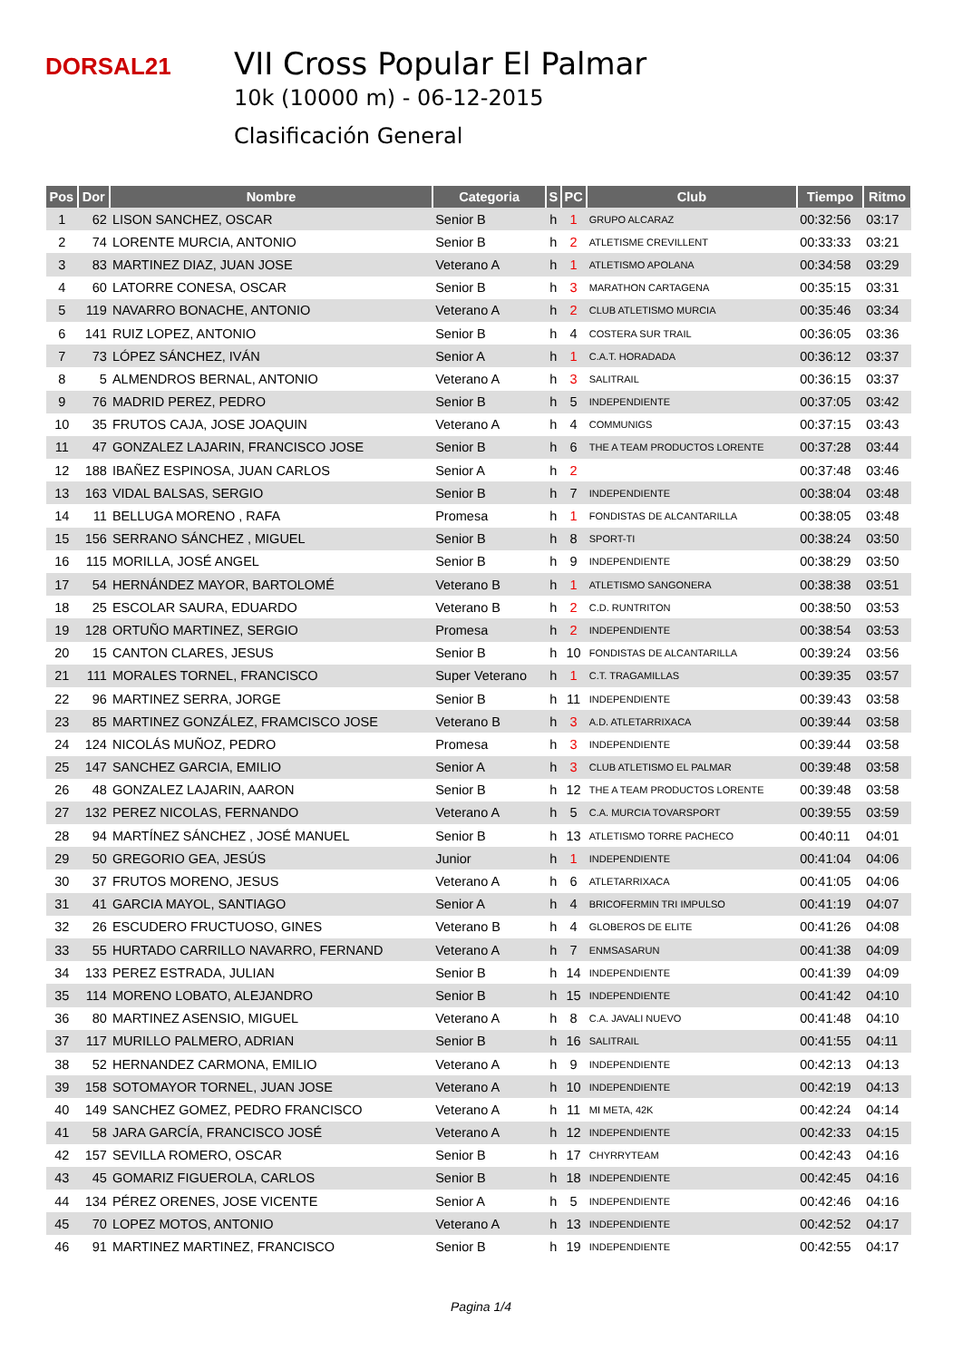DORSAL21
VII Cross Popular El Palmar
10k (10000 m) - 06-12-2015
Clasificación General
| Pos | Dor | Nombre | Categoria | S | PC | Club | Tiempo | Ritmo |
| --- | --- | --- | --- | --- | --- | --- | --- | --- |
| 1 | 62 | LISON SANCHEZ, OSCAR | Senior B | h | 1 | GRUPO ALCARAZ | 00:32:56 | 03:17 |
| 2 | 74 | LORENTE MURCIA, ANTONIO | Senior B | h | 2 | ATLETISME CREVILLENT | 00:33:33 | 03:21 |
| 3 | 83 | MARTINEZ DIAZ, JUAN JOSE | Veterano A | h | 1 | ATLETISMO APOLANA | 00:34:58 | 03:29 |
| 4 | 60 | LATORRE CONESA, OSCAR | Senior B | h | 3 | MARATHON CARTAGENA | 00:35:15 | 03:31 |
| 5 | 119 | NAVARRO BONACHE, ANTONIO | Veterano A | h | 2 | CLUB ATLETISMO MURCIA | 00:35:46 | 03:34 |
| 6 | 141 | RUIZ LOPEZ, ANTONIO | Senior B | h | 4 | COSTERA SUR TRAIL | 00:36:05 | 03:36 |
| 7 | 73 | LÓPEZ SÁNCHEZ, IVÁN | Senior A | h | 1 | C.A.T. HORADADA | 00:36:12 | 03:37 |
| 8 | 5 | ALMENDROS BERNAL, ANTONIO | Veterano A | h | 3 | SALITRAIL | 00:36:15 | 03:37 |
| 9 | 76 | MADRID PEREZ, PEDRO | Senior B | h | 5 | INDEPENDIENTE | 00:37:05 | 03:42 |
| 10 | 35 | FRUTOS CAJA, JOSE JOAQUIN | Veterano A | h | 4 | COMMUNIGS | 00:37:15 | 03:43 |
| 11 | 47 | GONZALEZ LAJARIN, FRANCISCO JOSE | Senior B | h | 6 | THE A TEAM PRODUCTOS LORENTE | 00:37:28 | 03:44 |
| 12 | 188 | IBAÑEZ ESPINOSA, JUAN CARLOS | Senior A | h | 2 | | 00:37:48 | 03:46 |
| 13 | 163 | VIDAL BALSAS, SERGIO | Senior B | h | 7 | INDEPENDIENTE | 00:38:04 | 03:48 |
| 14 | 11 | BELLUGA MORENO , RAFA | Promesa | h | 1 | FONDISTAS DE ALCANTARILLA | 00:38:05 | 03:48 |
| 15 | 156 | SERRANO SÁNCHEZ , MIGUEL | Senior B | h | 8 | SPORT-TI | 00:38:24 | 03:50 |
| 16 | 115 | MORILLA, JOSÉ ANGEL | Senior B | h | 9 | INDEPENDIENTE | 00:38:29 | 03:50 |
| 17 | 54 | HERNÁNDEZ MAYOR, BARTOLOMÉ | Veterano B | h | 1 | ATLETISMO SANGONERA | 00:38:38 | 03:51 |
| 18 | 25 | ESCOLAR SAURA, EDUARDO | Veterano B | h | 2 | C.D. RUNTRITON | 00:38:50 | 03:53 |
| 19 | 128 | ORTUÑO MARTINEZ, SERGIO | Promesa | h | 2 | INDEPENDIENTE | 00:38:54 | 03:53 |
| 20 | 15 | CANTON CLARES, JESUS | Senior B | h | 10 | FONDISTAS DE ALCANTARILLA | 00:39:24 | 03:56 |
| 21 | 111 | MORALES TORNEL, FRANCISCO | Super Veterano | h | 1 | C.T. TRAGAMILLAS | 00:39:35 | 03:57 |
| 22 | 96 | MARTINEZ SERRA, JORGE | Senior B | h | 11 | INDEPENDIENTE | 00:39:43 | 03:58 |
| 23 | 85 | MARTINEZ GONZÁLEZ, FRAMCISCO JOSE | Veterano B | h | 3 | A.D. ATLETARRIXACA | 00:39:44 | 03:58 |
| 24 | 124 | NICOLÁS MUÑOZ, PEDRO | Promesa | h | 3 | INDEPENDIENTE | 00:39:44 | 03:58 |
| 25 | 147 | SANCHEZ GARCIA, EMILIO | Senior A | h | 3 | CLUB ATLETISMO EL PALMAR | 00:39:48 | 03:58 |
| 26 | 48 | GONZALEZ LAJARIN, AARON | Senior B | h | 12 | THE A TEAM PRODUCTOS LORENTE | 00:39:48 | 03:58 |
| 27 | 132 | PEREZ NICOLAS, FERNANDO | Veterano A | h | 5 | C.A. MURCIA TOVARSPORT | 00:39:55 | 03:59 |
| 28 | 94 | MARTÍNEZ SÁNCHEZ , JOSÉ MANUEL | Senior B | h | 13 | ATLETISMO TORRE PACHECO | 00:40:11 | 04:01 |
| 29 | 50 | GREGORIO GEA, JESÚS | Junior | h | 1 | INDEPENDIENTE | 00:41:04 | 04:06 |
| 30 | 37 | FRUTOS MORENO, JESUS | Veterano A | h | 6 | ATLETARRIXACA | 00:41:05 | 04:06 |
| 31 | 41 | GARCIA MAYOL, SANTIAGO | Senior A | h | 4 | BRICOFERMIN TRI IMPULSO | 00:41:19 | 04:07 |
| 32 | 26 | ESCUDERO FRUCTUOSO, GINES | Veterano B | h | 4 | GLOBEROS DE ELITE | 00:41:26 | 04:08 |
| 33 | 55 | HURTADO CARRILLO NAVARRO, FERNAND | Veterano A | h | 7 | ENMSASARUN | 00:41:38 | 04:09 |
| 34 | 133 | PEREZ ESTRADA, JULIAN | Senior B | h | 14 | INDEPENDIENTE | 00:41:39 | 04:09 |
| 35 | 114 | MORENO LOBATO, ALEJANDRO | Senior B | h | 15 | INDEPENDIENTE | 00:41:42 | 04:10 |
| 36 | 80 | MARTINEZ ASENSIO, MIGUEL | Veterano A | h | 8 | C.A. JAVALI NUEVO | 00:41:48 | 04:10 |
| 37 | 117 | MURILLO PALMERO, ADRIAN | Senior B | h | 16 | SALITRAIL | 00:41:55 | 04:11 |
| 38 | 52 | HERNANDEZ CARMONA, EMILIO | Veterano A | h | 9 | INDEPENDIENTE | 00:42:13 | 04:13 |
| 39 | 158 | SOTOMAYOR TORNEL, JUAN JOSE | Veterano A | h | 10 | INDEPENDIENTE | 00:42:19 | 04:13 |
| 40 | 149 | SANCHEZ GOMEZ, PEDRO FRANCISCO | Veterano A | h | 11 | MI META, 42K | 00:42:24 | 04:14 |
| 41 | 58 | JARA GARCÍA, FRANCISCO JOSÉ | Veterano A | h | 12 | INDEPENDIENTE | 00:42:33 | 04:15 |
| 42 | 157 | SEVILLA ROMERO, OSCAR | Senior B | h | 17 | CHYRRYTEAM | 00:42:43 | 04:16 |
| 43 | 45 | GOMARIZ FIGUEROLA, CARLOS | Senior B | h | 18 | INDEPENDIENTE | 00:42:45 | 04:16 |
| 44 | 134 | PÉREZ ORENES, JOSE VICENTE | Senior A | h | 5 | INDEPENDIENTE | 00:42:46 | 04:16 |
| 45 | 70 | LOPEZ MOTOS, ANTONIO | Veterano A | h | 13 | INDEPENDIENTE | 00:42:52 | 04:17 |
| 46 | 91 | MARTINEZ MARTINEZ, FRANCISCO | Senior B | h | 19 | INDEPENDIENTE | 00:42:55 | 04:17 |
Pagina 1/4